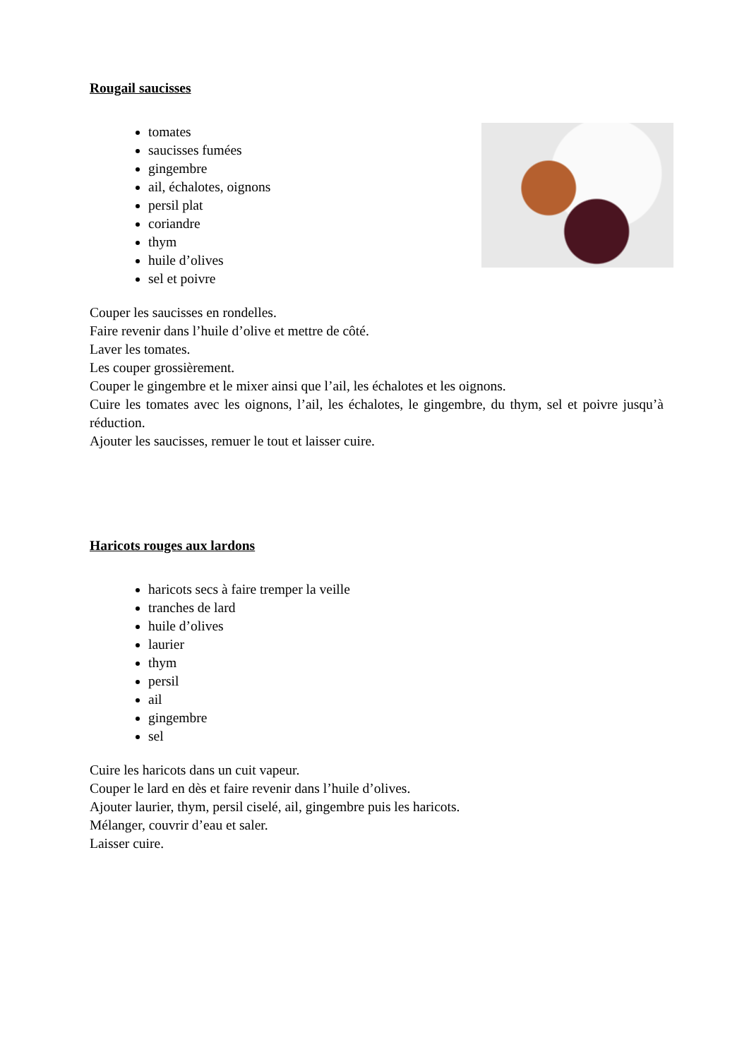Rougail saucisses
tomates
saucisses fumées
gingembre
ail, échalotes, oignons
persil plat
coriandre
thym
huile d’olives
sel et poivre
Couper les saucisses en rondelles.
Faire revenir dans l’huile d’olive et mettre de côté.
Laver les tomates.
Les couper grossièrement.
Couper le gingembre et le mixer ainsi que l’ail, les échalotes et les oignons.
Cuire les tomates avec les oignons, l’ail, les échalotes, le gingembre, du thym, sel et poivre jusqu’à réduction.
Ajouter les saucisses, remuer le tout et laisser cuire.
Haricots rouges aux lardons
haricots secs à faire tremper la veille
tranches de lard
huile d’olives
laurier
thym
persil
ail
gingembre
sel
Cuire les haricots dans un cuit vapeur.
Couper le lard en dès et faire revenir dans l’huile d’olives.
Ajouter laurier, thym, persil ciselé, ail, gingembre puis les haricots.
Mélanger, couvrir d’eau et saler.
Laisser cuire.